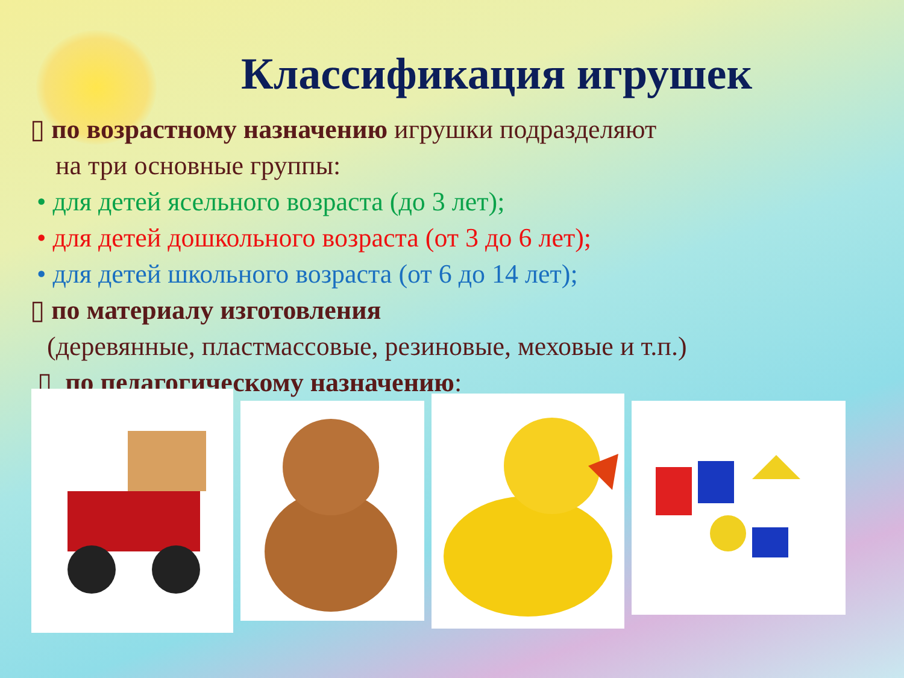Классификация игрушек
▯ по возрастному назначению игрушки подразделяют
на три основные группы:
• для детей ясельного возраста (до 3 лет);
• для детей дошкольного возраста (от 3 до 6 лет);
• для детей школьного возраста (от 6 до 14 лет);
▯ по материалу изготовления
(деревянные, пластмассовые, резиновые, меховые и т.п.)
▯ по педагогическому назначению: